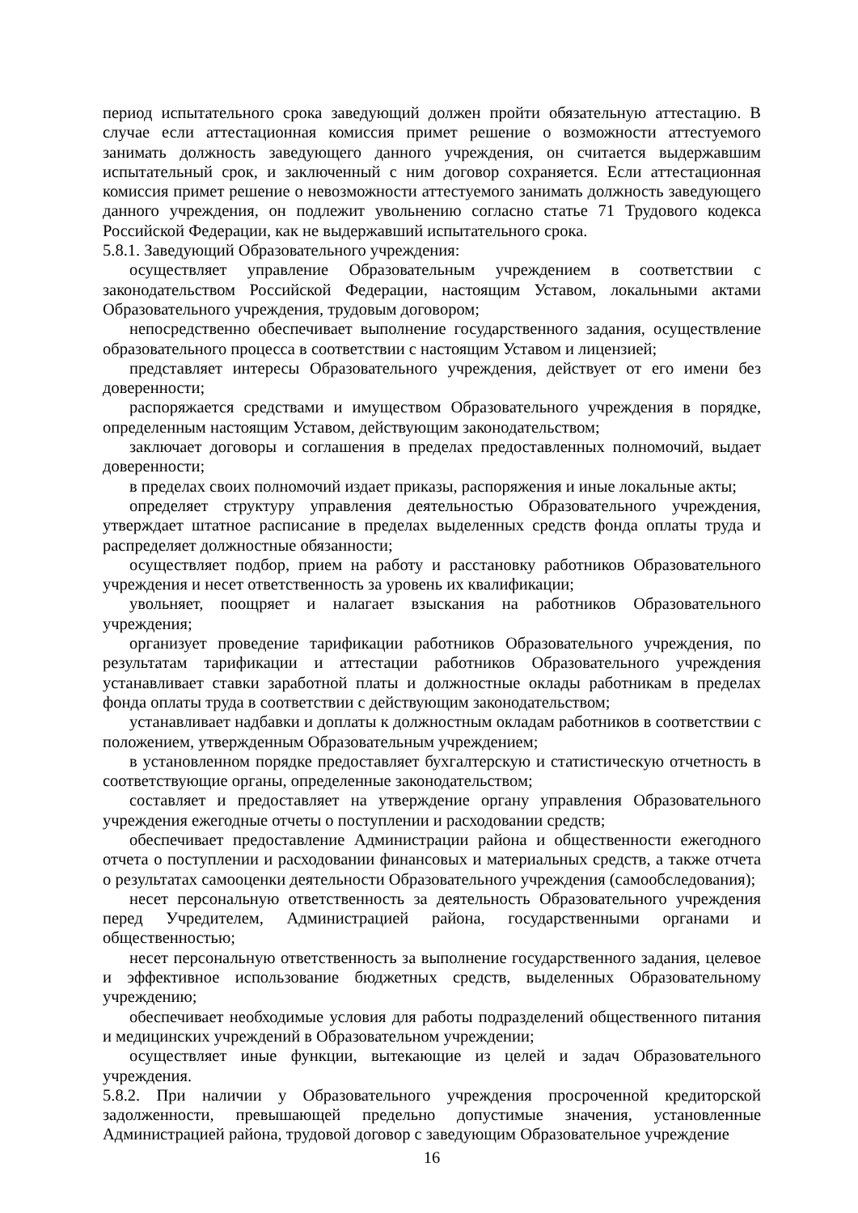период испытательного срока заведующий должен пройти обязательную аттестацию. В случае если аттестационная комиссия примет решение о возможности аттестуемого занимать должность заведующего данного учреждения, он считается выдержавшим испытательный срок, и заключенный с ним договор сохраняется. Если аттестационная комиссия примет решение о невозможности аттестуемого занимать должность заведующего данного учреждения, он подлежит увольнению согласно статье 71 Трудового кодекса Российской Федерации, как не выдержавший испытательного срока.
5.8.1. Заведующий Образовательного учреждения:
осуществляет управление Образовательным учреждением в соответствии с законодательством Российской Федерации, настоящим Уставом, локальными актами Образовательного учреждения, трудовым договором;
непосредственно обеспечивает выполнение государственного задания, осуществление образовательного процесса в соответствии с настоящим Уставом и лицензией;
представляет интересы Образовательного учреждения, действует от его имени без доверенности;
распоряжается средствами и имуществом Образовательного учреждения в порядке, определенным настоящим Уставом, действующим законодательством;
заключает договоры и соглашения в пределах предоставленных полномочий, выдает доверенности;
в пределах своих полномочий издает приказы, распоряжения и иные локальные акты;
определяет структуру управления деятельностью Образовательного учреждения, утверждает штатное расписание в пределах выделенных средств фонда оплаты труда и распределяет должностные обязанности;
осуществляет подбор, прием на работу и расстановку работников Образовательного учреждения и несет ответственность за уровень их квалификации;
увольняет, поощряет и налагает взыскания на работников Образовательного учреждения;
организует проведение тарификации работников Образовательного учреждения, по результатам тарификации и аттестации работников Образовательного учреждения устанавливает ставки заработной платы и должностные оклады работникам в пределах фонда оплаты труда в соответствии с действующим законодательством;
устанавливает надбавки и доплаты к должностным окладам работников в соответствии с положением, утвержденным Образовательным учреждением;
в установленном порядке предоставляет бухгалтерскую и статистическую отчетность в соответствующие органы, определенные законодательством;
составляет и предоставляет на утверждение органу управления Образовательного учреждения ежегодные отчеты о поступлении и расходовании средств;
обеспечивает предоставление Администрации района и общественности ежегодного отчета о поступлении и расходовании финансовых и материальных средств, а также отчета о результатах самооценки деятельности Образовательного учреждения (самообследования);
несет персональную ответственность за деятельность Образовательного учреждения перед Учредителем, Администрацией района, государственными органами и общественностью;
несет персональную ответственность за выполнение государственного задания, целевое и эффективное использование бюджетных средств, выделенных Образовательному учреждению;
обеспечивает необходимые условия для работы подразделений общественного питания и медицинских учреждений в Образовательном учреждении;
осуществляет иные функции, вытекающие из целей и задач Образовательного учреждения.
5.8.2. При наличии у Образовательного учреждения просроченной кредиторской задолженности, превышающей предельно допустимые значения, установленные Администрацией района, трудовой договор с заведующим Образовательное учреждение
16